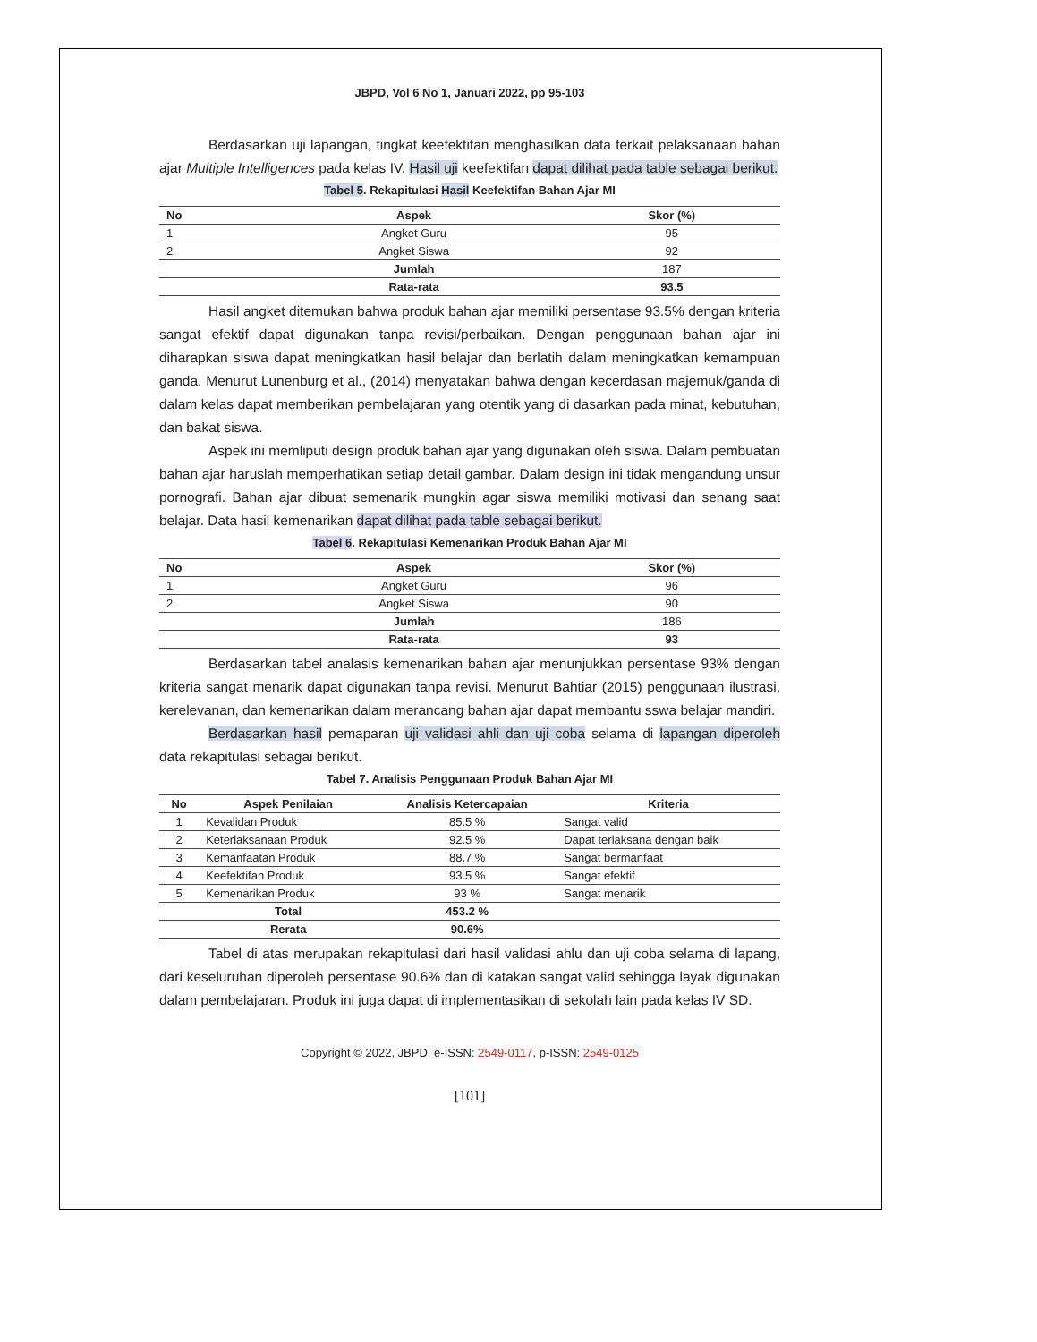JBPD, Vol 6 No 1, Januari 2022, pp 95-103
Berdasarkan uji lapangan, tingkat keefektifan menghasilkan data terkait pelaksanaan bahan ajar Multiple Intelligences pada kelas IV. Hasil uji keefektifan dapat dilihat pada table sebagai berikut.
Tabel 5. Rekapitulasi Hasil Keefektifan Bahan Ajar MI
| No | Aspek | Skor (%) |
| --- | --- | --- |
| 1 | Angket Guru | 95 |
| 2 | Angket Siswa | 92 |
| | Jumlah | 187 |
| | Rata-rata | 93.5 |
Hasil angket ditemukan bahwa produk bahan ajar memiliki persentase 93.5% dengan kriteria sangat efektif dapat digunakan tanpa revisi/perbaikan. Dengan penggunaan bahan ajar ini diharapkan siswa dapat meningkatkan hasil belajar dan berlatih dalam meningkatkan kemampuan ganda. Menurut Lunenburg et al., (2014) menyatakan bahwa dengan kecerdasan majemuk/ganda di dalam kelas dapat memberikan pembelajaran yang otentik yang di dasarkan pada minat, kebutuhan, dan bakat siswa.
Aspek ini memliputi design produk bahan ajar yang digunakan oleh siswa. Dalam pembuatan bahan ajar haruslah memperhatikan setiap detail gambar. Dalam design ini tidak mengandung unsur pornografi. Bahan ajar dibuat semenarik mungkin agar siswa memiliki motivasi dan senang saat belajar. Data hasil kemenarikan dapat dilihat pada table sebagai berikut.
Tabel 6. Rekapitulasi Kemenarikan Produk Bahan Ajar MI
| No | Aspek | Skor (%) |
| --- | --- | --- |
| 1 | Angket Guru | 96 |
| 2 | Angket Siswa | 90 |
| | Jumlah | 186 |
| | Rata-rata | 93 |
Berdasarkan tabel analasis kemenarikan bahan ajar menunjukkan persentase 93% dengan kriteria sangat menarik dapat digunakan tanpa revisi. Menurut Bahtiar (2015) penggunaan ilustrasi, kerelevanan, dan kemenarikan dalam merancang bahan ajar dapat membantu sswa belajar mandiri.
Berdasarkan hasil pemaparan uji validasi ahli dan uji coba selama di lapangan diperoleh data rekapitulasi sebagai berikut.
Tabel 7. Analisis Penggunaan Produk Bahan Ajar MI
| No | Aspek Penilaian | Analisis Ketercapaian | Kriteria |
| --- | --- | --- | --- |
| 1 | Kevalidan Produk | 85.5 % | Sangat valid |
| 2 | Keterlaksanaan Produk | 92.5 % | Dapat terlaksana dengan baik |
| 3 | Kemanfaatan Produk | 88.7 % | Sangat bermanfaat |
| 4 | Keefektifan Produk | 93.5 % | Sangat efektif |
| 5 | Kemenarikan Produk | 93 % | Sangat menarik |
| | Total | 453.2 % | |
| | Rerata | 90.6% | |
Tabel di atas merupakan rekapitulasi dari hasil validasi ahlu dan uji coba selama di lapang, dari keseluruhan diperoleh persentase 90.6% dan di katakan sangat valid sehingga layak digunakan dalam pembelajaran. Produk ini juga dapat di implementasikan di sekolah lain pada kelas IV SD.
Copyright © 2022, JBPD, e-ISSN: 2549-0117, p-ISSN: 2549-0125
[101]